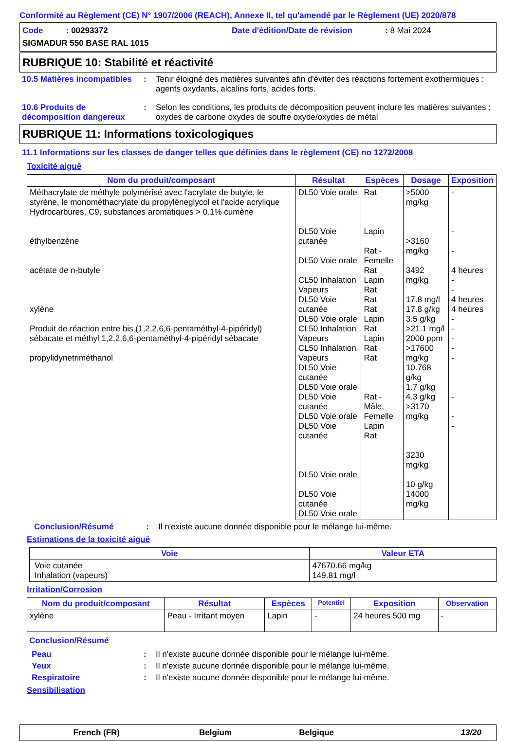Conformité au Règlement (CE) N° 1907/2006 (REACH), Annexe II, tel qu'amendé par le Règlement (UE) 2020/878
Code : 00293372 Date d'édition/Date de révision: 8 Mai 2024
SIGMADUR 550 BASE RAL 1015
RUBRIQUE 10: Stabilité et réactivité
10.5 Matières incompatibles
: Tenir éloigné des matières suivantes afin d'éviter des réactions fortement exothermiques : agents oxydants, alcalins forts, acides forts.
10.6 Produits de décomposition dangereux
: Selon les conditions, les produits de décomposition peuvent inclure les matières suivantes : oxydes de carbone oxydes de soufre oxyde/oxydes de métal
RUBRIQUE 11: Informations toxicologiques
11.1 Informations sur les classes de danger telles que définies dans le règlement (CE) no 1272/2008
Toxicité aiguë
| Nom du produit/composant | Résultat | Espèces | Dosage | Exposition |
| --- | --- | --- | --- | --- |
| Méthacrylate de méthyle polymérisé avec l'acrylate de butyle, le styrène, le monométhacrylate du propylèneglycol et l'acide acrylique Hydrocarbures, C9, substances aromatiques > 0.1% cumène éthylbenzène acétate de n-butyle xylène Produit de réaction entre bis (1,2,2,6,6-pentaméthyl-4-pipéridyl) sébacate et méthyl 1,2,2,6,6-pentaméthyl-4-pipéridyl sébacate propylidynetriméthanol | DL50 Voie orale DL50 Voie cutanée DL50 Voie orale CL50 Inhalation Vapeurs DL50 Voie cutanée DL50 Voie orale CL50 Inhalation Vapeurs CL50 Inhalation Vapeurs DL50 Voie cutanée DL50 Voie orale DL50 Voie cutanée DL50 Voie orale DL50 Voie cutanée DL50 Voie orale DL50 Voie cutanée DL50 Voie orale | Rat Lapin Rat - Femelle Rat Lapin Rat Rat Rat Lapin Rat Lapin Rat Rat Rat - Mâle, Femelle Lapin Rat | >5000 mg/kg >3160 mg/kg 3492 mg/kg 17.8 mg/l 17.8 g/kg 3.5 g/kg >21.1 mg/l 2000 ppm >17600 mg/kg 10.768 g/kg 1.7 g/kg 4.3 g/kg >3170 mg/kg 3230 mg/kg 10 g/kg 14000 mg/kg | - - - 4 heures - - 4 heures 4 heures - - - - - - - - |
Conclusion/Résumé : Il n'existe aucune donnée disponible pour le mélange lui-même.
Estimations de la toxicité aiguë
| Voie | Valeur ETA |
| --- | --- |
| Voie cutanée Inhalation (vapeurs) | 47670.66 mg/kg 149.81 mg/l |
Irritation/Corrosion
| Nom du produit/composant | Résultat | Espèces | Potentiel | Exposition | Observation |
| --- | --- | --- | --- | --- | --- |
| xylène | Peau - Irritant moyen | Lapin | - | 24 heures 500 mg | - |
Conclusion/Résumé
Peau : Il n'existe aucune donnée disponible pour le mélange lui-même.
Yeux : Il n'existe aucune donnée disponible pour le mélange lui-même.
Respiratoire : Il n'existe aucune donnée disponible pour le mélange lui-même.
Sensibilisation
French (FR) Belgium Belgique 13/20